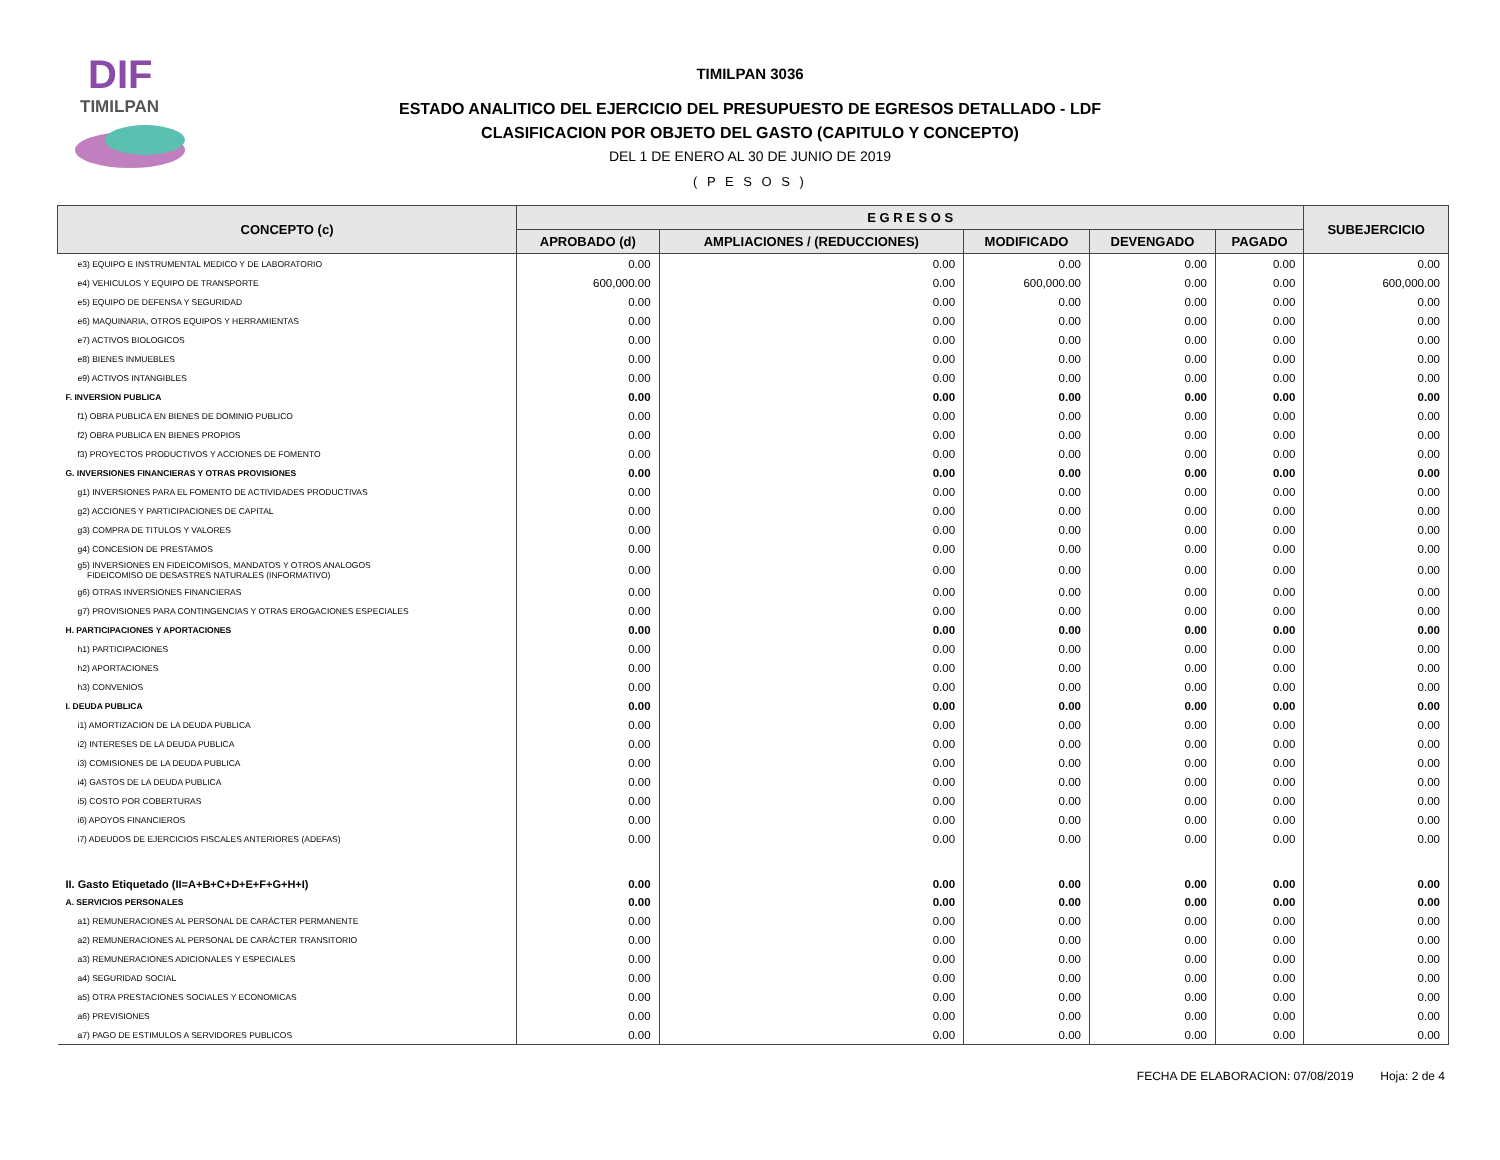DIF
TIMILPAN
TIMILPAN 3036
ESTADO ANALITICO DEL EJERCICIO DEL PRESUPUESTO DE EGRESOS DETALLADO - LDF
CLASIFICACION POR OBJETO DEL GASTO (CAPITULO Y CONCEPTO)
DEL 1 DE ENERO AL 30 DE JUNIO DE 2019
( P E S O S )
| CONCEPTO (c) | E G R E S O S | | | | | SUBEJERCICIO |
| --- | --- | --- | --- | --- | --- | --- |
| | APROBADO (d) | AMPLIACIONES / (REDUCCIONES) | MODIFICADO | DEVENGADO | PAGADO | |
| e3) EQUIPO E INSTRUMENTAL MEDICO Y DE LABORATORIO | 0.00 | 0.00 | 0.00 | 0.00 | 0.00 | 0.00 |
| e4) VEHICULOS Y EQUIPO DE TRANSPORTE | 600,000.00 | 0.00 | 600,000.00 | 0.00 | 0.00 | 600,000.00 |
| e5) EQUIPO DE DEFENSA Y SEGURIDAD | 0.00 | 0.00 | 0.00 | 0.00 | 0.00 | 0.00 |
| e6) MAQUINARIA, OTROS EQUIPOS Y HERRAMIENTAS | 0.00 | 0.00 | 0.00 | 0.00 | 0.00 | 0.00 |
| e7) ACTIVOS BIOLOGICOS | 0.00 | 0.00 | 0.00 | 0.00 | 0.00 | 0.00 |
| e8) BIENES INMUEBLES | 0.00 | 0.00 | 0.00 | 0.00 | 0.00 | 0.00 |
| e9) ACTIVOS INTANGIBLES | 0.00 | 0.00 | 0.00 | 0.00 | 0.00 | 0.00 |
| F. INVERSION PUBLICA | 0.00 | 0.00 | 0.00 | 0.00 | 0.00 | 0.00 |
| f1) OBRA PUBLICA EN BIENES DE DOMINIO PUBLICO | 0.00 | 0.00 | 0.00 | 0.00 | 0.00 | 0.00 |
| f2) OBRA PUBLICA EN BIENES PROPIOS | 0.00 | 0.00 | 0.00 | 0.00 | 0.00 | 0.00 |
| f3) PROYECTOS PRODUCTIVOS Y ACCIONES DE FOMENTO | 0.00 | 0.00 | 0.00 | 0.00 | 0.00 | 0.00 |
| G. INVERSIONES FINANCIERAS Y OTRAS PROVISIONES | 0.00 | 0.00 | 0.00 | 0.00 | 0.00 | 0.00 |
| g1) INVERSIONES PARA EL FOMENTO DE ACTIVIDADES PRODUCTIVAS | 0.00 | 0.00 | 0.00 | 0.00 | 0.00 | 0.00 |
| g2) ACCIONES Y PARTICIPACIONES DE CAPITAL | 0.00 | 0.00 | 0.00 | 0.00 | 0.00 | 0.00 |
| g3) COMPRA DE TITULOS Y VALORES | 0.00 | 0.00 | 0.00 | 0.00 | 0.00 | 0.00 |
| g4) CONCESION DE PRESTAMOS | 0.00 | 0.00 | 0.00 | 0.00 | 0.00 | 0.00 |
| g5) INVERSIONES EN FIDEICOMISOS, MANDATOS Y OTROS ANALOGOS FIDEICOMISO DE DESASTRES NATURALES (INFORMATIVO) | 0.00 | 0.00 | 0.00 | 0.00 | 0.00 | 0.00 |
| g6) OTRAS INVERSIONES FINANCIERAS | 0.00 | 0.00 | 0.00 | 0.00 | 0.00 | 0.00 |
| g7) PROVISIONES PARA CONTINGENCIAS Y OTRAS EROGACIONES ESPECIALES | 0.00 | 0.00 | 0.00 | 0.00 | 0.00 | 0.00 |
| H. PARTICIPACIONES Y APORTACIONES | 0.00 | 0.00 | 0.00 | 0.00 | 0.00 | 0.00 |
| h1) PARTICIPACIONES | 0.00 | 0.00 | 0.00 | 0.00 | 0.00 | 0.00 |
| h2) APORTACIONES | 0.00 | 0.00 | 0.00 | 0.00 | 0.00 | 0.00 |
| h3) CONVENIOS | 0.00 | 0.00 | 0.00 | 0.00 | 0.00 | 0.00 |
| I. DEUDA PUBLICA | 0.00 | 0.00 | 0.00 | 0.00 | 0.00 | 0.00 |
| i1) AMORTIZACION DE LA DEUDA PUBLICA | 0.00 | 0.00 | 0.00 | 0.00 | 0.00 | 0.00 |
| i2) INTERESES DE LA DEUDA PUBLICA | 0.00 | 0.00 | 0.00 | 0.00 | 0.00 | 0.00 |
| i3) COMISIONES DE LA DEUDA PUBLICA | 0.00 | 0.00 | 0.00 | 0.00 | 0.00 | 0.00 |
| i4) GASTOS DE LA DEUDA PUBLICA | 0.00 | 0.00 | 0.00 | 0.00 | 0.00 | 0.00 |
| i5) COSTO POR COBERTURAS | 0.00 | 0.00 | 0.00 | 0.00 | 0.00 | 0.00 |
| i6) APOYOS FINANCIEROS | 0.00 | 0.00 | 0.00 | 0.00 | 0.00 | 0.00 |
| i7) ADEUDOS DE EJERCICIOS FISCALES ANTERIORES (ADEFAS) | 0.00 | 0.00 | 0.00 | 0.00 | 0.00 | 0.00 |
| II. Gasto Etiquetado (II=A+B+C+D+E+F+G+H+I) | 0.00 | 0.00 | 0.00 | 0.00 | 0.00 | 0.00 |
| A. SERVICIOS PERSONALES | 0.00 | 0.00 | 0.00 | 0.00 | 0.00 | 0.00 |
| a1) REMUNERACIONES AL PERSONAL DE CARÁCTER PERMANENTE | 0.00 | 0.00 | 0.00 | 0.00 | 0.00 | 0.00 |
| a2) REMUNERACIONES AL PERSONAL DE CARÁCTER TRANSITORIO | 0.00 | 0.00 | 0.00 | 0.00 | 0.00 | 0.00 |
| a3) REMUNERACIONES ADICIONALES Y ESPECIALES | 0.00 | 0.00 | 0.00 | 0.00 | 0.00 | 0.00 |
| a4) SEGURIDAD SOCIAL | 0.00 | 0.00 | 0.00 | 0.00 | 0.00 | 0.00 |
| a5) OTRA PRESTACIONES SOCIALES Y ECONOMICAS | 0.00 | 0.00 | 0.00 | 0.00 | 0.00 | 0.00 |
| a6) PREVISIONES | 0.00 | 0.00 | 0.00 | 0.00 | 0.00 | 0.00 |
| a7) PAGO DE ESTIMULOS A SERVIDORES PUBLICOS | 0.00 | 0.00 | 0.00 | 0.00 | 0.00 | 0.00 |
FECHA DE ELABORACION: 07/08/2019 Hoja: 2 de 4